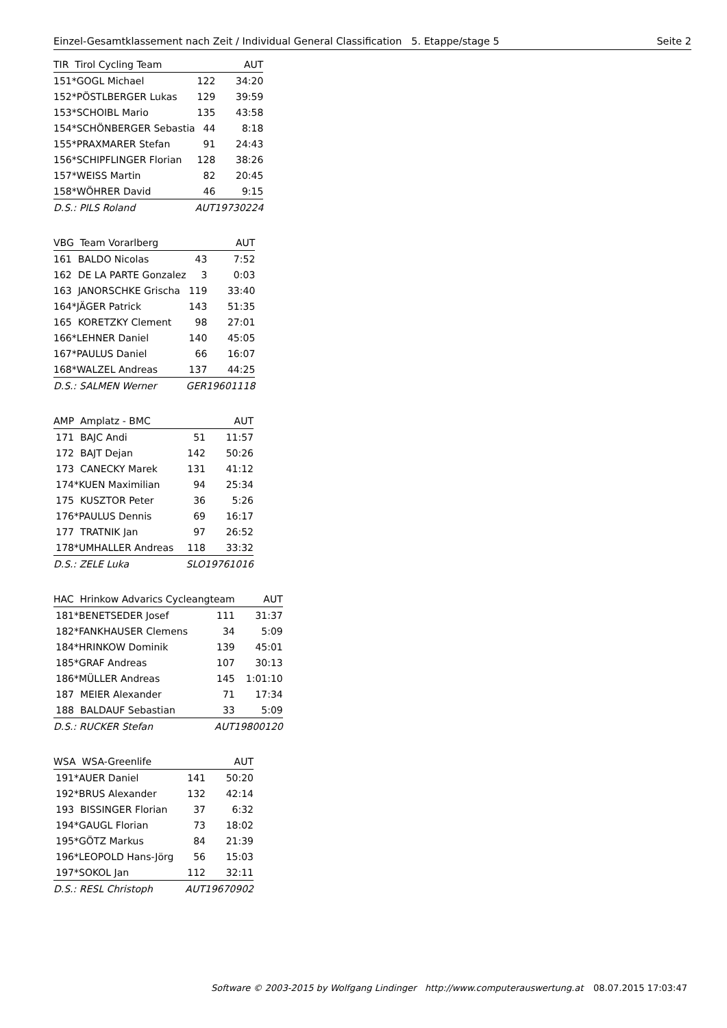Einzel-Gesamtklassement nach Zeit / Individual General Classification 5. Etappe/stage 5 Seite 2
| TIR Tirol Cycling Team | | | AUT |
| --- | --- | --- | --- |
| 151 | *GOGL Michael | 122 | 34:20 |
| 152 | *PÖSTLBERGER Lukas | 129 | 39:59 |
| 153 | *SCHOIBL Mario | 135 | 43:58 |
| 154 | *SCHÖNBERGER Sebastia | 44 | 8:18 |
| 155 | *PRAXMARER Stefan | 91 | 24:43 |
| 156 | *SCHIPFLINGER Florian | 128 | 38:26 |
| 157 | *WEISS Martin | 82 | 20:45 |
| 158 | *WÖHRER David | 46 | 9:15 |
| D.S.: PILS Roland | | AUT19730224 | |
| VBG Team Vorarlberg | | | AUT |
| --- | --- | --- | --- |
| 161 | BALDO Nicolas | 43 | 7:52 |
| 162 | DE LA PARTE Gonzalez | 3 | 0:03 |
| 163 | JANORSCHKE Grischa | 119 | 33:40 |
| 164 | *JÄGER Patrick | 143 | 51:35 |
| 165 | KORETZKY Clement | 98 | 27:01 |
| 166 | *LEHNER Daniel | 140 | 45:05 |
| 167 | *PAULUS Daniel | 66 | 16:07 |
| 168 | *WALZEL Andreas | 137 | 44:25 |
| D.S.: SALMEN Werner | | GER19601118 | |
| AMP Amplatz - BMC | | | AUT |
| --- | --- | --- | --- |
| 171 | BAJC Andi | 51 | 11:57 |
| 172 | BAJT Dejan | 142 | 50:26 |
| 173 | CANECKY Marek | 131 | 41:12 |
| 174 | *KUEN Maximilian | 94 | 25:34 |
| 175 | KUSZTOR Peter | 36 | 5:26 |
| 176 | *PAULUS Dennis | 69 | 16:17 |
| 177 | TRATNIK Jan | 97 | 26:52 |
| 178 | *UMHALLER Andreas | 118 | 33:32 |
| D.S.: ZELE Luka | | SLO19761016 | |
| HAC Hrinkow Advarics Cycleangteam | | | AUT |
| --- | --- | --- | --- |
| 181 | *BENETSEDER Josef | 111 | 31:37 |
| 182 | *FANKHAUSER Clemens | 34 | 5:09 |
| 184 | *HRINKOW Dominik | 139 | 45:01 |
| 185 | *GRAF Andreas | 107 | 30:13 |
| 186 | *MÜLLER Andreas | 145 | 1:01:10 |
| 187 | MEIER Alexander | 71 | 17:34 |
| 188 | BALDAUF Sebastian | 33 | 5:09 |
| D.S.: RUCKER Stefan | | AUT19800120 | |
| WSA WSA-Greenlife | | | AUT |
| --- | --- | --- | --- |
| 191 | *AUER Daniel | 141 | 50:20 |
| 192 | *BRUS Alexander | 132 | 42:14 |
| 193 | BISSINGER Florian | 37 | 6:32 |
| 194 | *GAUGL Florian | 73 | 18:02 |
| 195 | *GÖTZ Markus | 84 | 21:39 |
| 196 | *LEOPOLD Hans-Jörg | 56 | 15:03 |
| 197 | *SOKOL Jan | 112 | 32:11 |
| D.S.: RESL Christoph | | AUT19670902 | |
Software © 2003-2015 by Wolfgang Lindinger http://www.computerauswertung.at 08.07.2015 17:03:47